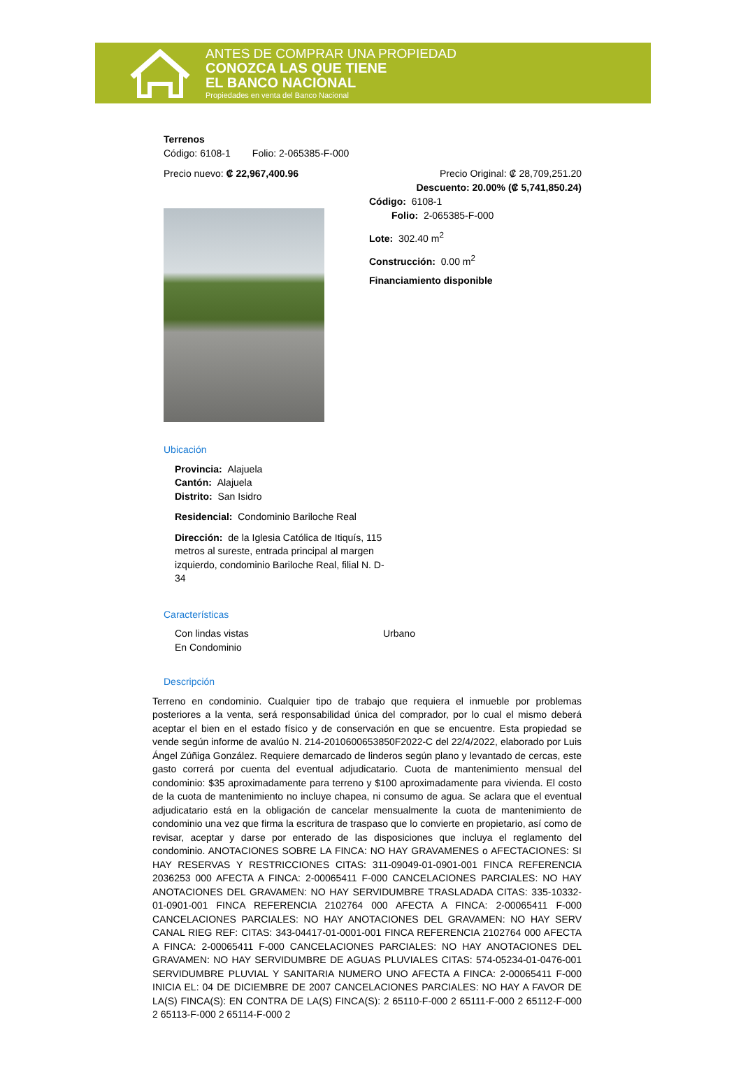ANTES DE COMPRAR UNA PROPIEDAD
CONOZCA LAS QUE TIENE
EL BANCO NACIONAL
Propiedades en venta del Banco Nacional
Terrenos
Código: 6108-1 Folio: 2-065385-F-000
Precio nuevo: ₡ 22,967,400.96 Precio Original: ₡ 28,709,251.20
Descuento: 20.00% (₡ 5,741,850.24)
Código: 6108-1
Folio: 2-065385-F-000
Lote: 302.40 m<sup>2</sup>
Construcción: 0.00 m<sup>2</sup>
Financiamiento disponible
Ubicación
Provincia: Alajuela
Cantón: Alajuela
Distrito: San Isidro
Residencial: Condominio Bariloche Real
Dirección: de la Iglesia Católica de Itiquís, 115 metros al sureste, entrada principal al margen izquierdo, condominio Bariloche Real, filial N. D-34
Características
Con lindas vistas
En Condominio
Urbano
Descripción
Terreno en condominio. Cualquier tipo de trabajo que requiera el inmueble por problemas posteriores a la venta, será responsabilidad única del comprador, por lo cual el mismo deberá aceptar el bien en el estado físico y de conservación en que se encuentre. Esta propiedad se vende según informe de avalúo N. 214-2010600653850F2022-C del 22/4/2022, elaborado por Luis Ángel Zúñiga González. Requiere demarcado de linderos según plano y levantado de cercas, este gasto correrá por cuenta del eventual adjudicatario. Cuota de mantenimiento mensual del condominio: $35 aproximadamente para terreno y $100 aproximadamente para vivienda. El costo de la cuota de mantenimiento no incluye chapea, ni consumo de agua. Se aclara que el eventual adjudicatario está en la obligación de cancelar mensualmente la cuota de mantenimiento de condominio una vez que firma la escritura de traspaso que lo convierte en propietario, así como de revisar, aceptar y darse por enterado de las disposiciones que incluya el reglamento del condominio. ANOTACIONES SOBRE LA FINCA: NO HAY GRAVAMENES o AFECTACIONES: SI HAY RESERVAS Y RESTRICCIONES CITAS: 311-09049-01-0901-001 FINCA REFERENCIA 2036253 000 AFECTA A FINCA: 2-00065411 F-000 CANCELACIONES PARCIALES: NO HAY ANOTACIONES DEL GRAVAMEN: NO HAY SERVIDUMBRE TRASLADADA CITAS: 335-10332-01-0901-001 FINCA REFERENCIA 2102764 000 AFECTA A FINCA: 2-00065411 F-000 CANCELACIONES PARCIALES: NO HAY ANOTACIONES DEL GRAVAMEN: NO HAY SERV CANAL RIEG REF: CITAS: 343-04417-01-0001-001 FINCA REFERENCIA 2102764 000 AFECTA A FINCA: 2-00065411 F-000 CANCELACIONES PARCIALES: NO HAY ANOTACIONES DEL GRAVAMEN: NO HAY SERVIDUMBRE DE AGUAS PLUVIALES CITAS: 574-05234-01-0476-001 SERVIDUMBRE PLUVIAL Y SANITARIA NUMERO UNO AFECTA A FINCA: 2-00065411 F-000 INICIA EL: 04 DE DICIEMBRE DE 2007 CANCELACIONES PARCIALES: NO HAY A FAVOR DE LA(S) FINCA(S): EN CONTRA DE LA(S) FINCA(S): 2 65110-F-000 2 65111-F-000 2 65112-F-000 2 65113-F-000 2 65114-F-000 2